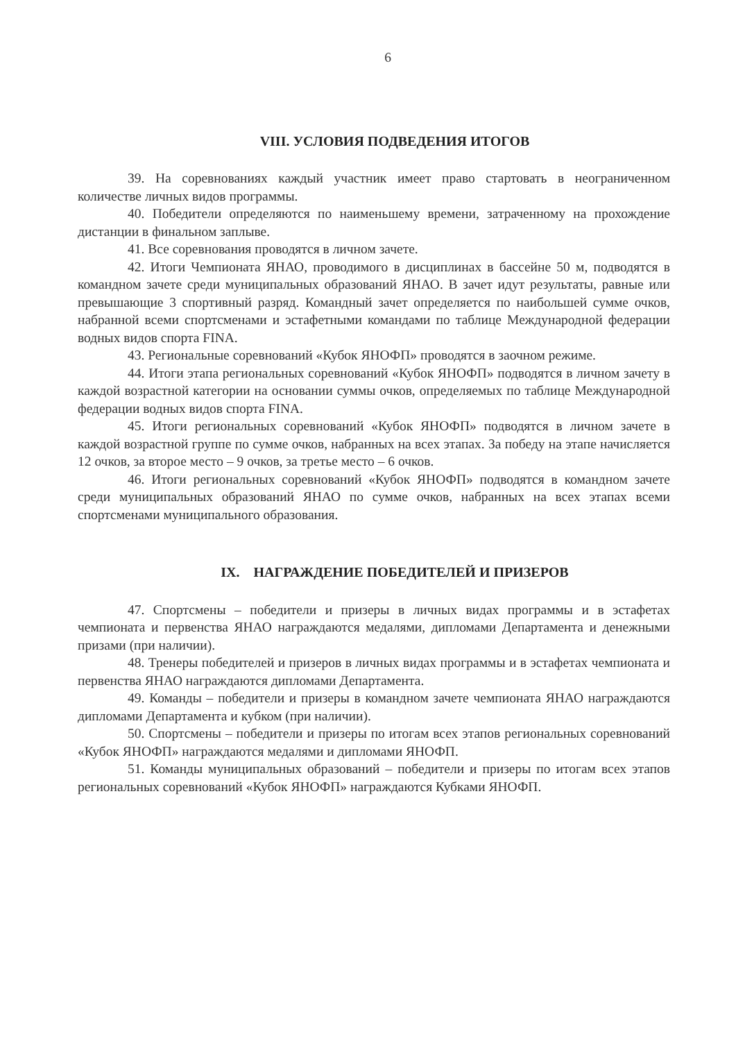6
VIII. УСЛОВИЯ ПОДВЕДЕНИЯ ИТОГОВ
39. На соревнованиях каждый участник имеет право стартовать в неограниченном количестве личных видов программы.
40. Победители определяются по наименьшему времени, затраченному на прохождение дистанции в финальном заплыве.
41. Все соревнования проводятся в личном зачете.
42. Итоги Чемпионата ЯНАО, проводимого в дисциплинах в бассейне 50 м, подводятся в командном зачете среди муниципальных образований ЯНАО. В зачет идут результаты, равные или превышающие 3 спортивный разряд. Командный зачет определяется по наибольшей сумме очков, набранной всеми спортсменами и эстафетными командами по таблице Международной федерации водных видов спорта FINA.
43. Региональные соревнований «Кубок ЯНОФП» проводятся в заочном режиме.
44. Итоги этапа региональных соревнований «Кубок ЯНОФП» подводятся в личном зачету в каждой возрастной категории на основании суммы очков, определяемых по таблице Международной федерации водных видов спорта FINA.
45. Итоги региональных соревнований «Кубок ЯНОФП» подводятся в личном зачете в каждой возрастной группе по сумме очков, набранных на всех этапах. За победу на этапе начисляется 12 очков, за второе место – 9 очков, за третье место – 6 очков.
46. Итоги региональных соревнований «Кубок ЯНОФП» подводятся в командном зачете среди муниципальных образований ЯНАО по сумме очков, набранных на всех этапах всеми спортсменами муниципального образования.
IX. НАГРАЖДЕНИЕ ПОБЕДИТЕЛЕЙ И ПРИЗЕРОВ
47. Спортсмены – победители и призеры в личных видах программы и в эстафетах чемпионата и первенства ЯНАО награждаются медалями, дипломами Департамента и денежными призами (при наличии).
48. Тренеры победителей и призеров в личных видах программы и в эстафетах чемпионата и первенства ЯНАО награждаются дипломами Департамента.
49. Команды – победители и призеры в командном зачете чемпионата ЯНАО награждаются дипломами Департамента и кубком (при наличии).
50. Спортсмены – победители и призеры по итогам всех этапов региональных соревнований «Кубок ЯНОФП» награждаются медалями и дипломами ЯНОФП.
51. Команды муниципальных образований – победители и призеры по итогам всех этапов региональных соревнований «Кубок ЯНОФП» награждаются Кубками ЯНОФП.